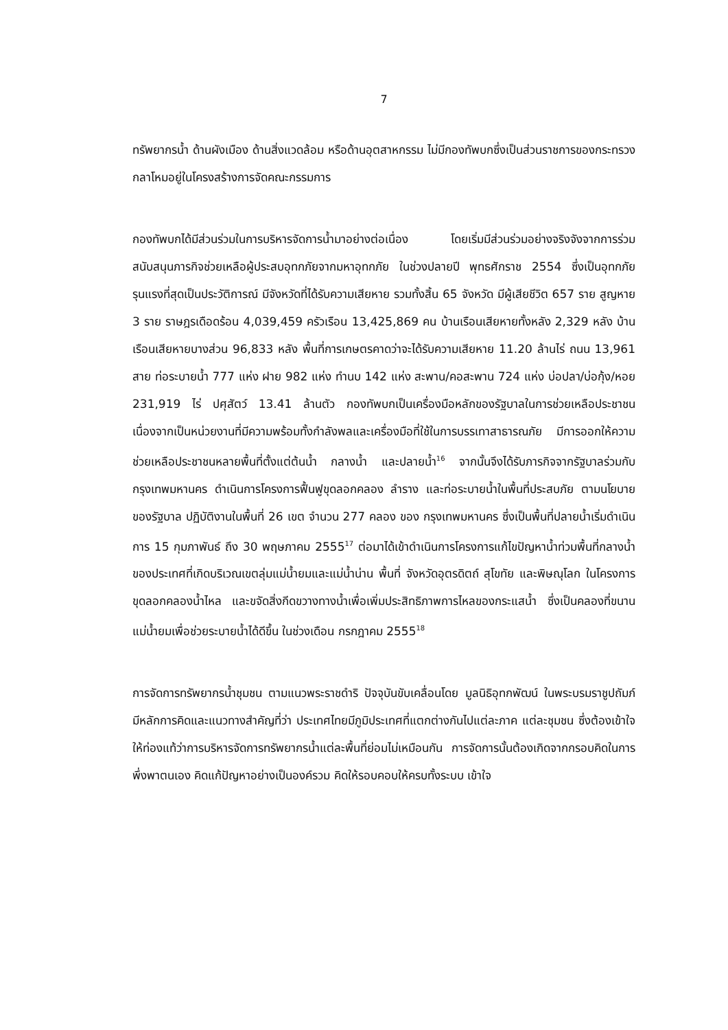7
ทรัพยากรน้ำ ด้านผังเมือง ด้านสิ่งแวดล้อม หรือด้านอุตสาหกรรม ไม่มีกองทัพบกซึ่งเป็นส่วนราชการของกระทรวงกลาโหมอยู่ในโครงสร้างการจัดคณะกรรมการ
กองทัพบกได้มีส่วนร่วมในการบริหารจัดการน้ำมาอย่างต่อเนื่อง โดยเริ่มมีส่วนร่วมอย่างจริงจังจากการร่วมสนับสนุนภารกิจช่วยเหลือผู้ประสบอุทกภัยจากมหาอุทกภัย ในช่วงปลายปี พุทธศักราช 2554 ซึ่งเป็นอุทกภัยรุนแรงที่สุดเป็นประวัติการณ์ มีจังหวัดที่ได้รับความเสียหาย รวมทั้งสิ้น 65 จังหวัด มีผู้เสียชีวิต 657 ราย สูญหาย 3 ราย ราษฎรเดือดร้อน 4,039,459 ครัวเรือน 13,425,869 คน บ้านเรือนเสียหายทั้งหลัง 2,329 หลัง บ้านเรือนเสียหายบางส่วน 96,833 หลัง พื้นที่การเกษตรคาดว่าจะได้รับความเสียหาย 11.20 ล้านไร่ ถนน 13,961 สาย ท่อระบายน้ำ 777 แห่ง ฝาย 982 แห่ง ทำนบ 142 แห่ง สะพาน/คอสะพาน 724 แห่ง บ่อปลา/บ่อกุ้ง/หอย 231,919 ไร่ ปศุสัตว์ 13.41 ล้านตัว กองทัพบกเป็นเครื่องมือหลักของรัฐบาลในการช่วยเหลือประชาชนเนื่องจากเป็นหน่วยงานที่มีความพร้อมทั้งกำลังพลและเครื่องมือที่ใช้ในการบรรเทาสาธารณภัย มีการออกให้ความช่วยเหลือประชาชนหลายพื้นที่ตั้งแต่ต้นน้ำ กลางน้ำ และปลายน้ำ<sup>16</sup> จากนั้นจึงได้รับภารกิจจากรัฐบาลร่วมกับกรุงเทพมหานคร ดำเนินการโครงการฟื้นฟูขุดลอกคลอง ลำราง และท่อระบายน้ำในพื้นที่ประสบภัย ตามนโยบายของรัฐบาล ปฏิบัติงานในพื้นที่ 26 เขต จำนวน 277 คลอง ของ กรุงเทพมหานคร ซึ่งเป็นพื้นที่ปลายน้ำเริ่มดำเนินการ 15 กุมภาพันธ์ ถึง 30 พฤษภาคม 2555<sup>17</sup> ต่อมาได้เข้าดำเนินการโครงการแก้ไขปัญหาน้ำท่วมพื้นที่กลางน้ำของประเทศที่เกิดบริเวณเขตลุ่มแม่น้ำยมและแม่น้ำน่าน พื้นที่ จังหวัดอุตรดิตถ์ สุโขทัย และพิษณุโลก ในโครงการขุดลอกคลองน้ำไหล และขจัดสิ่งกีดขวางทางน้ำเพื่อเพิ่มประสิทธิภาพการไหลของกระแสน้ำ ซึ่งเป็นคลองที่ขนานแม่น้ำยมเพื่อช่วยระบายน้ำได้ดีขึ้น ในช่วงเดือน กรกฎาคม 2555<sup>18</sup>
การจัดการทรัพยากรน้ำชุมชน ตามแนวพระราชดำริ ปัจจุบันขับเคลื่อนโดย มูลนิธิอุทกพัฒน์ ในพระบรมราชูปถัมภ์ มีหลักการคิดและแนวทางสำคัญที่ว่า ประเทศไทยมีภูมิประเทศที่แตกต่างกันไปแต่ละภาค แต่ละชุมชน ซึ่งต้องเข้าใจให้ท่องแท้ว่าการบริหารจัดการทรัพยากรน้ำแต่ละพื้นที่ย่อมไม่เหมือนกัน การจัดการนั้นต้องเกิดจากกรอบคิดในการพึ่งพาตนเอง คิดแก้ปัญหาอย่างเป็นองค์รวม คิดให้รอบคอบให้ครบทั้งระบบ เข้าใจ